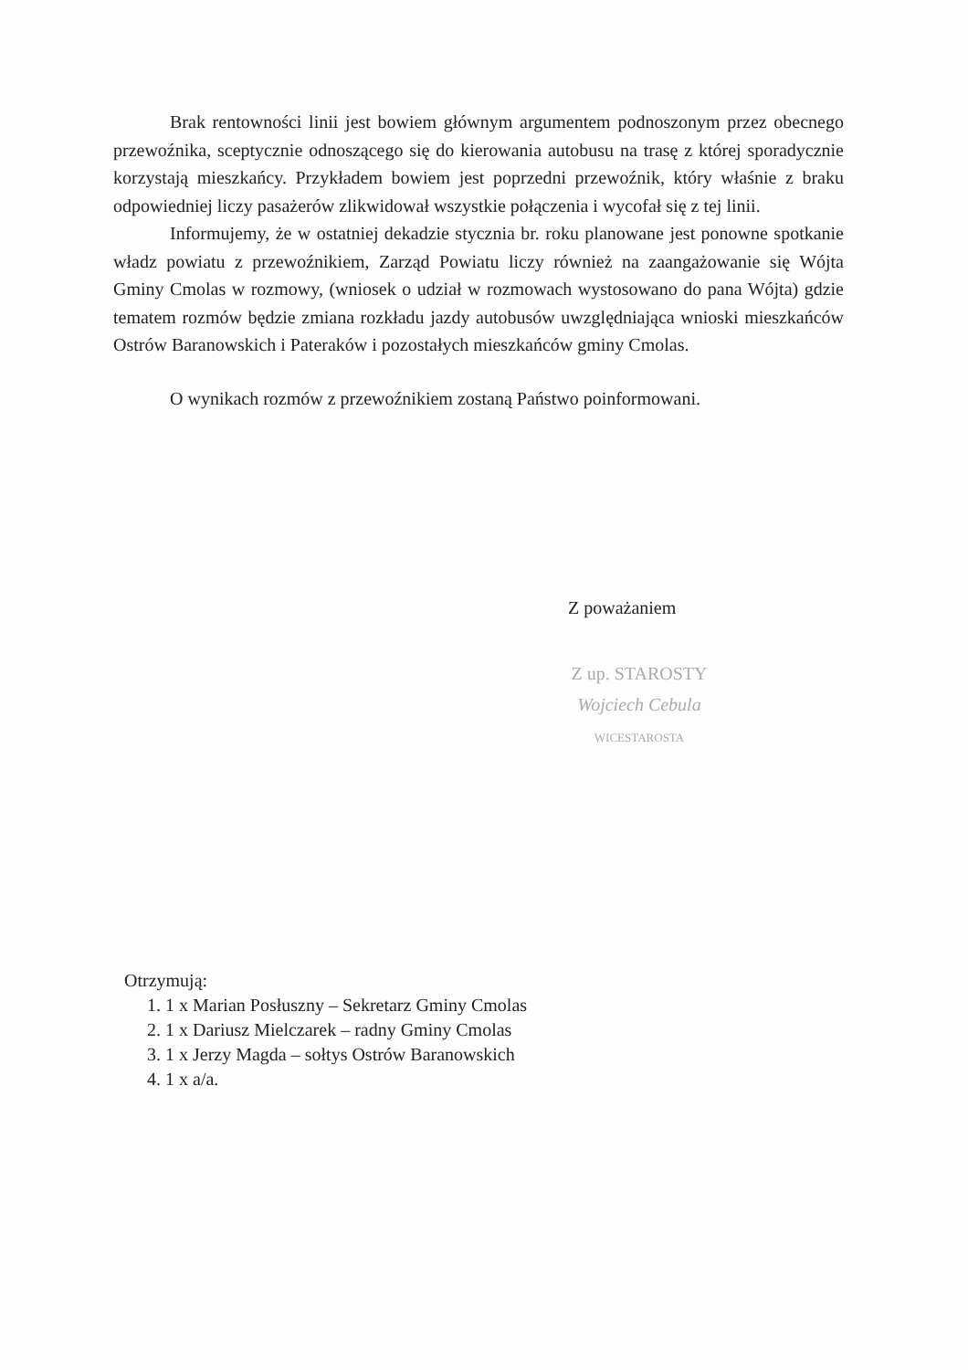Brak rentowności linii jest bowiem głównym argumentem podnoszonym przez obecnego przewoźnika, sceptycznie odnoszącego się do kierowania autobusu na trasę z której sporadycznie korzystają mieszkańcy. Przykładem bowiem jest poprzedni przewoźnik, który właśnie z braku odpowiedniej liczy pasażerów zlikwidował wszystkie połączenia i wycofał się z tej linii.
Informujemy, że w ostatniej dekadzie stycznia br. roku planowane jest ponowne spotkanie władz powiatu z przewoźnikiem, Zarząd Powiatu liczy również na zaangażowanie się Wójta Gminy Cmolas w rozmowy, (wniosek o udział w rozmowach wystosowano do pana Wójta) gdzie tematem rozmów będzie zmiana rozkładu jazdy autobusów uwzględniająca wnioski mieszkańców Ostrów Baranowskich i Pateraków i pozostałych mieszkańców gminy Cmolas.
O wynikach rozmów z przewoźnikiem zostaną Państwo poinformowani.
Z poważaniem
Z up. STAROSTY
Wojciech Cebula
WICESTAROSTA
Otrzymują:
1. 1 x Marian Posłuszny – Sekretarz Gminy Cmolas
2. 1 x Dariusz Mielczarek – radny Gminy Cmolas
3. 1 x Jerzy Magda – sołtys Ostrów Baranowskich
4. 1 x a/a.